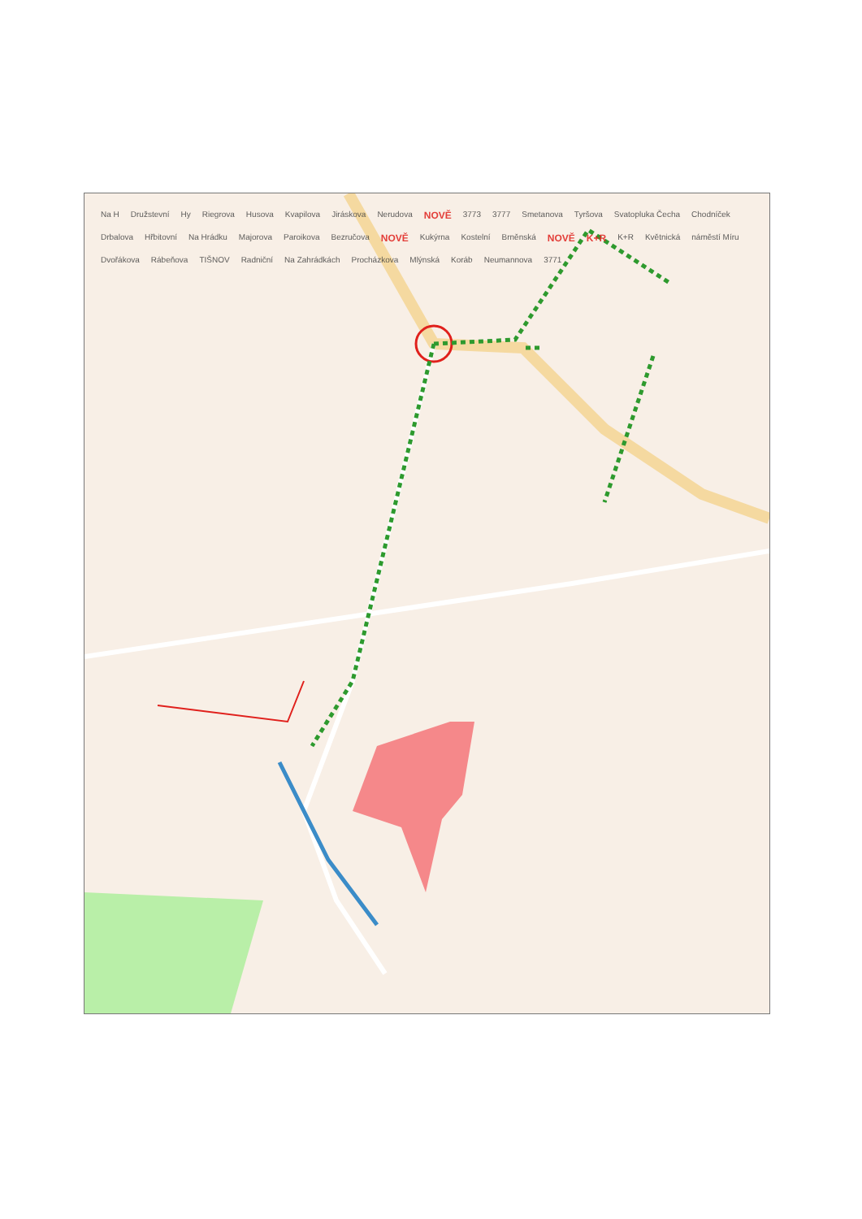Na H Družstevní Hy Riegrova Husova Kvapilova Jiráskova Nerudova NOVĚ 3773 3777 Smetanova Tyršova Svatopluka Čecha Chodníček Drbalova Hřbitovní Na Hrádku Majorova Paroikova Bezručova NOVĚ Kukýrna Kostelní Brněnská NOVĚ K+R K+R Květnická náměstí Míru Dvořákova Rábeňova TIŠNOV Radniční Na Zahrádkách Procházkova Mlýnská Koráb Neumannova 3771